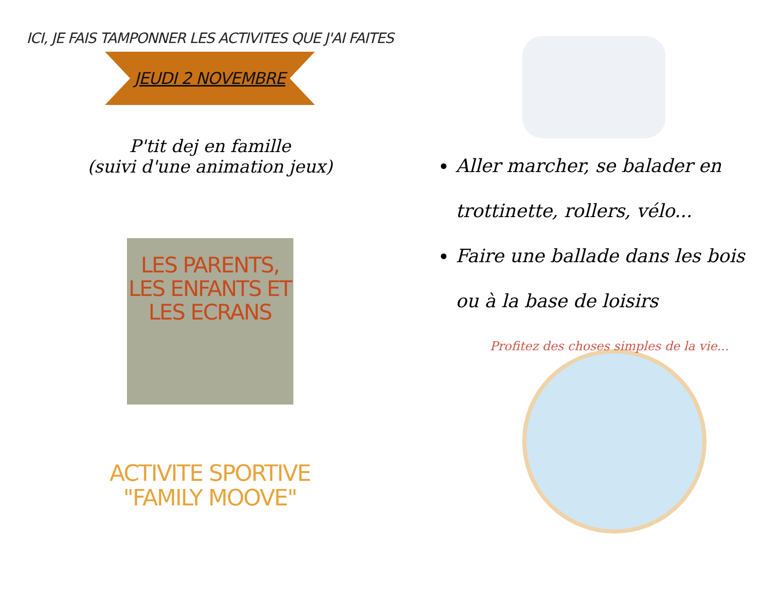ICI, JE FAIS TAMPONNER LES ACTIVITES QUE J'AI FAITES
JEUDI 2 NOVEMBRE
P'tit dej en famille
(suivi d'une animation jeux)
LES PARENTS,
LES ENFANTS ET
LES ECRANS
ACTIVITE SPORTIVE
"FAMILY MOOVE"
Aller marcher, se balader en trottinette, rollers, vélo...
Faire une ballade dans les bois ou à la base de loisirs
Profitez des choses simples de la vie...